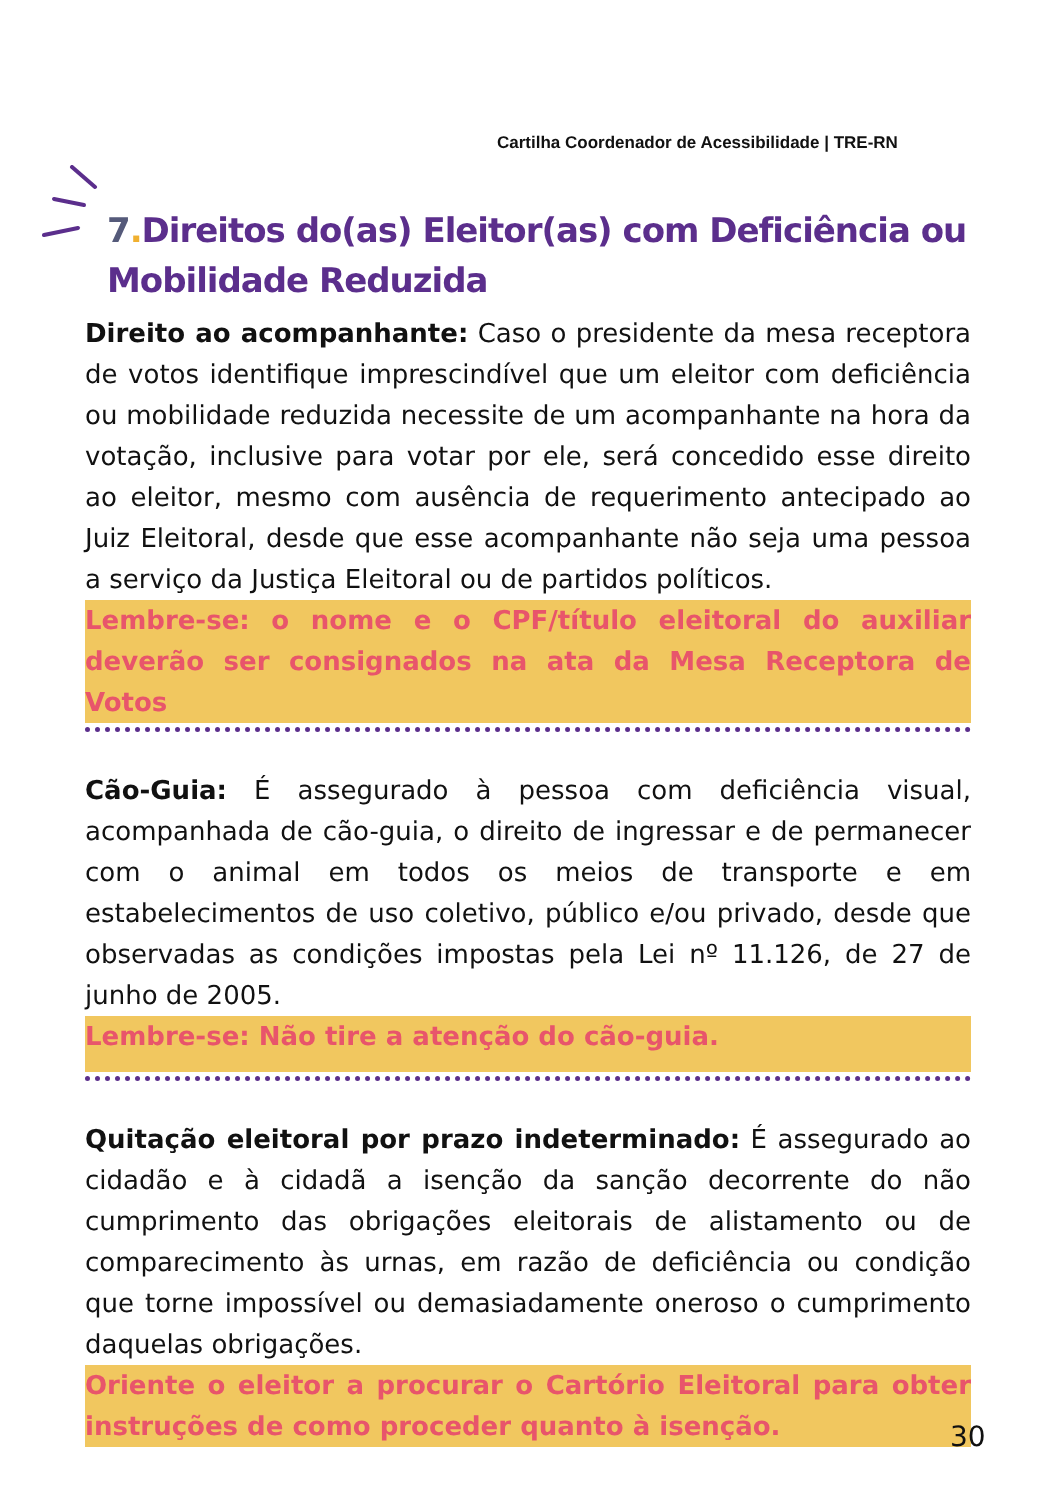Cartilha Coordenador de Acessibilidade | TRE-RN
7. Direitos do(as) Eleitor(as) com Deficiência ou Mobilidade Reduzida
Direito ao acompanhante: Caso o presidente da mesa receptora de votos identifique imprescindível que um eleitor com deficiência ou mobilidade reduzida necessite de um acompanhante na hora da votação, inclusive para votar por ele, será concedido esse direito ao eleitor, mesmo com ausência de requerimento antecipado ao Juiz Eleitoral, desde que esse acompanhante não seja uma pessoa a serviço da Justiça Eleitoral ou de partidos políticos.
Lembre-se: o nome e o CPF/título eleitoral do auxiliar deverão ser consignados na ata da Mesa Receptora de Votos
Cão-Guia: É assegurado à pessoa com deficiência visual, acompanhada de cão-guia, o direito de ingressar e de permanecer com o animal em todos os meios de transporte e em estabelecimentos de uso coletivo, público e/ou privado, desde que observadas as condições impostas pela Lei nº 11.126, de 27 de junho de 2005.
Lembre-se: Não tire a atenção do cão-guia.
Quitação eleitoral por prazo indeterminado: É assegurado ao cidadão e à cidadã a isenção da sanção decorrente do não cumprimento das obrigações eleitorais de alistamento ou de comparecimento às urnas, em razão de deficiência ou condição que torne impossível ou demasiadamente oneroso o cumprimento daquelas obrigações.
Oriente o eleitor a procurar o Cartório Eleitoral para obter instruções de como proceder quanto à isenção.
30